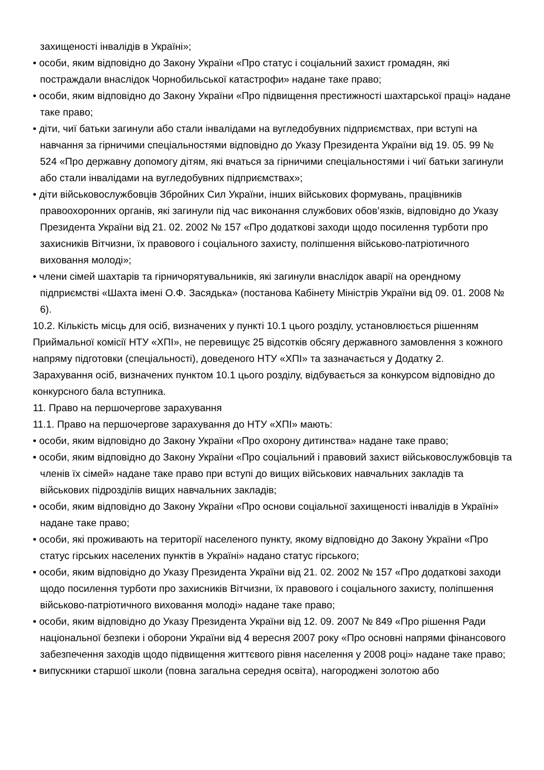захищеності інвалідів в Україні»;
• особи, яким відповідно до Закону України «Про статус і соціальний захист громадян, які постраждали внаслідок Чорнобильської катастрофи» надане таке право;
• особи, яким відповідно до Закону України «Про підвищення престижності шахтарської праці» надане таке право;
• діти, чиї батьки загинули або стали інвалідами на вугледобувних підприємствах, при вступі на навчання за гірничими спеціальностями відповідно до Указу Президента України від 19. 05. 99 № 524 «Про державну допомогу дітям, які вчаться за гірничими спеціальностями і чиї батьки загинули або стали інвалідами на вугледобувних підприємствах»;
• діти військовослужбовців Збройних Сил України, інших військових формувань, працівників правоохоронних органів, які загинули під час виконання службових обов’язків, відповідно до Указу Президента України від 21. 02. 2002 № 157 «Про додаткові заходи щодо посилення турботи про захисників Вітчизни, їх правового і соціального захисту, поліпшення військово-патріотичного виховання молоді»;
• члени сімей шахтарів та гірничорятувальників, які загинули внаслідок аварії на орендному підприємстві «Шахта імені О.Ф. Засядька» (постанова Кабінету Міністрів України від 09. 01. 2008 № 6).
10.2. Кількість місць для осіб, визначених у пункті 10.1 цього розділу, установлюється рішенням Приймальної комісії НТУ «ХПІ», не перевищує 25 відсотків обсягу державного замовлення з кожного напряму підготовки (спеціальності), доведеного НТУ «ХПІ» та зазначається у Додатку 2.
Зарахування осіб, визначених пунктом 10.1 цього розділу, відбувається за конкурсом відповідно до конкурсного бала вступника.
11. Право на першочергове зарахування
11.1. Право на першочергове зарахування до НТУ «ХПІ» мають:
• особи, яким відповідно до Закону України «Про охорону дитинства» надане таке право;
• особи, яким відповідно до Закону України «Про соціальний і правовий захист військовослужбовців та членів їх сімей» надане таке право при вступі до вищих військових навчальних закладів та військових підрозділів вищих навчальних закладів;
• особи, яким відповідно до Закону України «Про основи соціальної захищеності інвалідів в Україні» надане таке право;
• особи, які проживають на території населеного пункту, якому відповідно до Закону України «Про статус гірських населених пунктів в Україні» надано статус гірського;
• особи, яким відповідно до Указу Президента України від 21. 02. 2002 № 157 «Про додаткові заходи щодо посилення турботи про захисників Вітчизни, їх правового і соціального захисту, поліпшення військово-патріотичного виховання молоді» надане таке право;
• особи, яким відповідно до Указу Президента України від 12. 09. 2007 № 849 «Про рішення Ради національної безпеки і оборони України від 4 вересня 2007 року «Про основні напрями фінансового забезпечення заходів щодо підвищення життєвого рівня населення у 2008 році» надане таке право;
• випускники старшої школи (повна загальна середня освіта), нагороджені золотою або